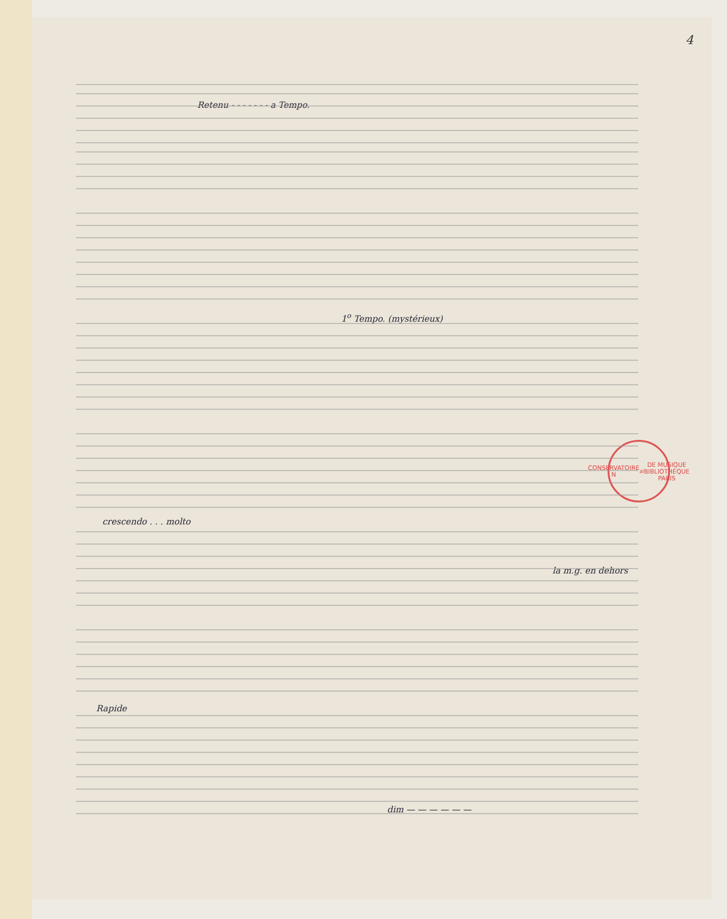4
Retenu - - - - - - - a Tempo.
1<sup>o</sup> Tempo. (mystérieux)
crescendo . . . molto
la m.g. en dehors
Rapide
dim — — — — — —
CONSERVATOIRE N<sup>al</sup> DE MUSIQUE BIBLIOTHÈQUE PARIS